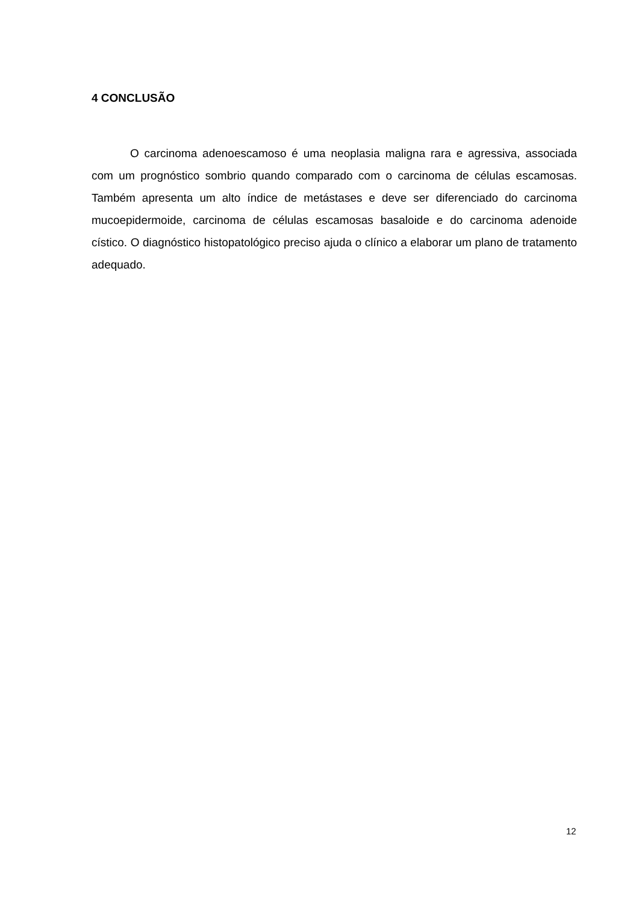4 CONCLUSÃO
O carcinoma adenoescamoso é uma neoplasia maligna rara e agressiva, associada com um prognóstico sombrio quando comparado com o carcinoma de células escamosas. Também apresenta um alto índice de metástases e deve ser diferenciado do carcinoma mucoepidermoide, carcinoma de células escamosas basaloide e do carcinoma adenoide cístico. O diagnóstico histopatológico preciso ajuda o clínico a elaborar um plano de tratamento adequado.
12